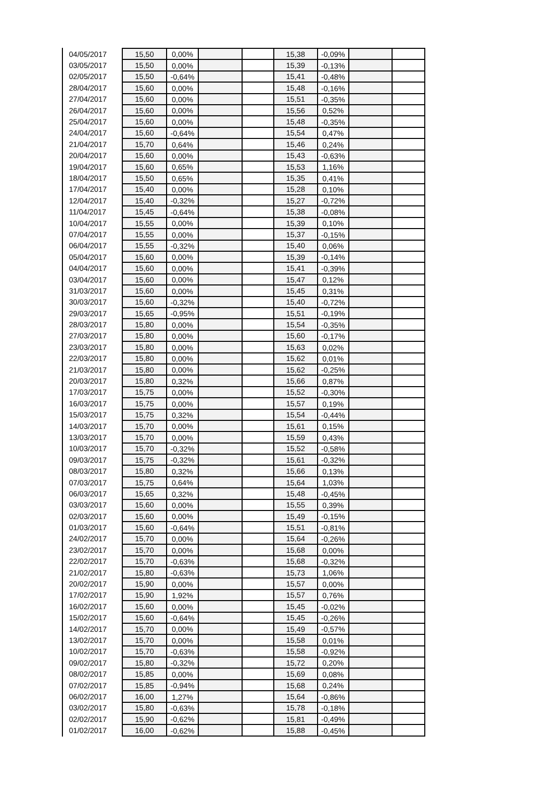| 04/05/2017 | 15,50 | 0,00% | | | 15,38 | -0,09% | | |
| 03/05/2017 | 15,50 | 0,00% | | | 15,39 | -0,13% | | |
| 02/05/2017 | 15,50 | -0,64% | | | 15,41 | -0,48% | | |
| 28/04/2017 | 15,60 | 0,00% | | | 15,48 | -0,16% | | |
| 27/04/2017 | 15,60 | 0,00% | | | 15,51 | -0,35% | | |
| 26/04/2017 | 15,60 | 0,00% | | | 15,56 | 0,52% | | |
| 25/04/2017 | 15,60 | 0,00% | | | 15,48 | -0,35% | | |
| 24/04/2017 | 15,60 | -0,64% | | | 15,54 | 0,47% | | |
| 21/04/2017 | 15,70 | 0,64% | | | 15,46 | 0,24% | | |
| 20/04/2017 | 15,60 | 0,00% | | | 15,43 | -0,63% | | |
| 19/04/2017 | 15,60 | 0,65% | | | 15,53 | 1,16% | | |
| 18/04/2017 | 15,50 | 0,65% | | | 15,35 | 0,41% | | |
| 17/04/2017 | 15,40 | 0,00% | | | 15,28 | 0,10% | | |
| 12/04/2017 | 15,40 | -0,32% | | | 15,27 | -0,72% | | |
| 11/04/2017 | 15,45 | -0,64% | | | 15,38 | -0,08% | | |
| 10/04/2017 | 15,55 | 0,00% | | | 15,39 | 0,10% | | |
| 07/04/2017 | 15,55 | 0,00% | | | 15,37 | -0,15% | | |
| 06/04/2017 | 15,55 | -0,32% | | | 15,40 | 0,06% | | |
| 05/04/2017 | 15,60 | 0,00% | | | 15,39 | -0,14% | | |
| 04/04/2017 | 15,60 | 0,00% | | | 15,41 | -0,39% | | |
| 03/04/2017 | 15,60 | 0,00% | | | 15,47 | 0,12% | | |
| 31/03/2017 | 15,60 | 0,00% | | | 15,45 | 0,31% | | |
| 30/03/2017 | 15,60 | -0,32% | | | 15,40 | -0,72% | | |
| 29/03/2017 | 15,65 | -0,95% | | | 15,51 | -0,19% | | |
| 28/03/2017 | 15,80 | 0,00% | | | 15,54 | -0,35% | | |
| 27/03/2017 | 15,80 | 0,00% | | | 15,60 | -0,17% | | |
| 23/03/2017 | 15,80 | 0,00% | | | 15,63 | 0,02% | | |
| 22/03/2017 | 15,80 | 0,00% | | | 15,62 | 0,01% | | |
| 21/03/2017 | 15,80 | 0,00% | | | 15,62 | -0,25% | | |
| 20/03/2017 | 15,80 | 0,32% | | | 15,66 | 0,87% | | |
| 17/03/2017 | 15,75 | 0,00% | | | 15,52 | -0,30% | | |
| 16/03/2017 | 15,75 | 0,00% | | | 15,57 | 0,19% | | |
| 15/03/2017 | 15,75 | 0,32% | | | 15,54 | -0,44% | | |
| 14/03/2017 | 15,70 | 0,00% | | | 15,61 | 0,15% | | |
| 13/03/2017 | 15,70 | 0,00% | | | 15,59 | 0,43% | | |
| 10/03/2017 | 15,70 | -0,32% | | | 15,52 | -0,58% | | |
| 09/03/2017 | 15,75 | -0,32% | | | 15,61 | -0,32% | | |
| 08/03/2017 | 15,80 | 0,32% | | | 15,66 | 0,13% | | |
| 07/03/2017 | 15,75 | 0,64% | | | 15,64 | 1,03% | | |
| 06/03/2017 | 15,65 | 0,32% | | | 15,48 | -0,45% | | |
| 03/03/2017 | 15,60 | 0,00% | | | 15,55 | 0,39% | | |
| 02/03/2017 | 15,60 | 0,00% | | | 15,49 | -0,15% | | |
| 01/03/2017 | 15,60 | -0,64% | | | 15,51 | -0,81% | | |
| 24/02/2017 | 15,70 | 0,00% | | | 15,64 | -0,26% | | |
| 23/02/2017 | 15,70 | 0,00% | | | 15,68 | 0,00% | | |
| 22/02/2017 | 15,70 | -0,63% | | | 15,68 | -0,32% | | |
| 21/02/2017 | 15,80 | -0,63% | | | 15,73 | 1,06% | | |
| 20/02/2017 | 15,90 | 0,00% | | | 15,57 | 0,00% | | |
| 17/02/2017 | 15,90 | 1,92% | | | 15,57 | 0,76% | | |
| 16/02/2017 | 15,60 | 0,00% | | | 15,45 | -0,02% | | |
| 15/02/2017 | 15,60 | -0,64% | | | 15,45 | -0,26% | | |
| 14/02/2017 | 15,70 | 0,00% | | | 15,49 | -0,57% | | |
| 13/02/2017 | 15,70 | 0,00% | | | 15,58 | 0,01% | | |
| 10/02/2017 | 15,70 | -0,63% | | | 15,58 | -0,92% | | |
| 09/02/2017 | 15,80 | -0,32% | | | 15,72 | 0,20% | | |
| 08/02/2017 | 15,85 | 0,00% | | | 15,69 | 0,08% | | |
| 07/02/2017 | 15,85 | -0,94% | | | 15,68 | 0,24% | | |
| 06/02/2017 | 16,00 | 1,27% | | | 15,64 | -0,86% | | |
| 03/02/2017 | 15,80 | -0,63% | | | 15,78 | -0,18% | | |
| 02/02/2017 | 15,90 | -0,62% | | | 15,81 | -0,49% | | |
| 01/02/2017 | 16,00 | -0,62% | | | 15,88 | -0,45% | | |